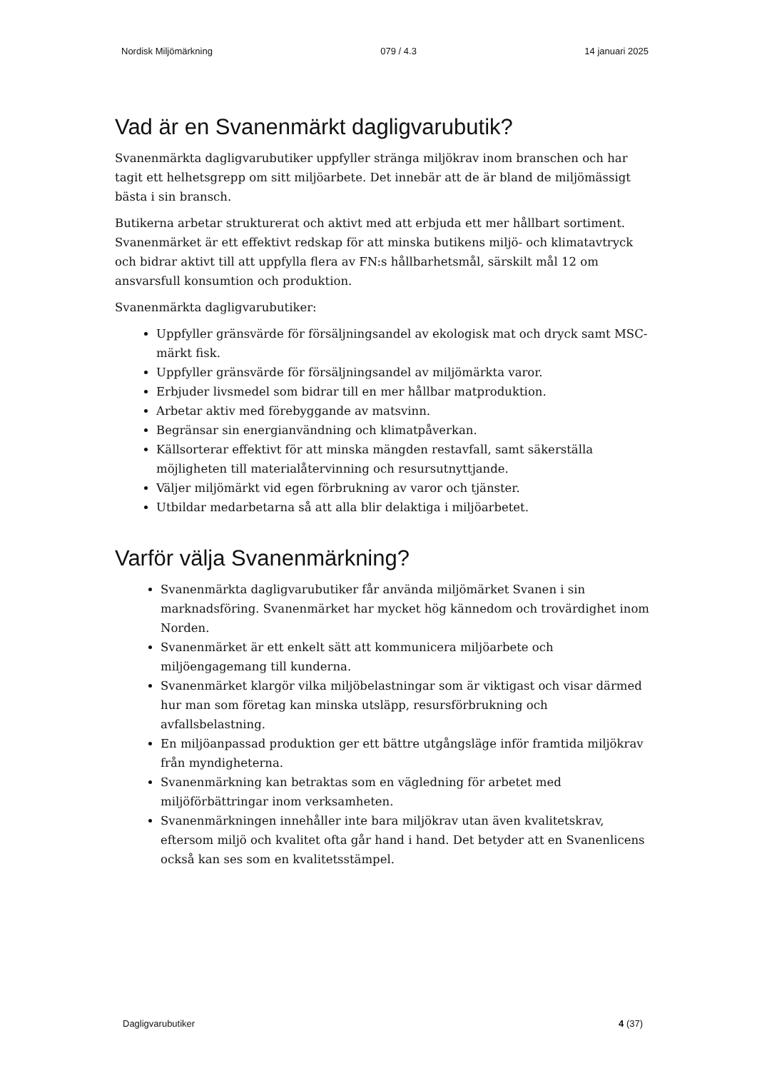Nordisk Miljömärkning 079 / 4.3 14 januari 2025
Vad är en Svanenmärkt dagligvarubutik?
Svanenmärkta dagligvarubutiker uppfyller stränga miljökrav inom branschen och har tagit ett helhetsgrepp om sitt miljöarbete. Det innebär att de är bland de miljömässigt bästa i sin bransch.
Butikerna arbetar strukturerat och aktivt med att erbjuda ett mer hållbart sortiment. Svanenmärket är ett effektivt redskap för att minska butikens miljö- och klimatavtryck och bidrar aktivt till att uppfylla flera av FN:s hållbarhetsmål, särskilt mål 12 om ansvarsfull konsumtion och produktion.
Svanenmärkta dagligvarubutiker:
Uppfyller gränsvärde för försäljningsandel av ekologisk mat och dryck samt MSC-märkt fisk.
Uppfyller gränsvärde för försäljningsandel av miljömärkta varor.
Erbjuder livsmedel som bidrar till en mer hållbar matproduktion.
Arbetar aktiv med förebyggande av matsvinn.
Begränsar sin energianvändning och klimatpåverkan.
Källsorterar effektivt för att minska mängden restavfall, samt säkerställa möjligheten till materialåtervinning och resursutnyttjande.
Väljer miljömärkt vid egen förbrukning av varor och tjänster.
Utbildar medarbetarna så att alla blir delaktiga i miljöarbetet.
Varför välja Svanenmärkning?
Svanenmärkta dagligvarubutiker får använda miljömärket Svanen i sin marknadsföring. Svanenmärket har mycket hög kännedom och trovärdighet inom Norden.
Svanenmärket är ett enkelt sätt att kommunicera miljöarbete och miljöengagemang till kunderna.
Svanenmärket klargör vilka miljöbelastningar som är viktigast och visar därmed hur man som företag kan minska utsläpp, resursförbrukning och avfallsbelastning.
En miljöanpassad produktion ger ett bättre utgångsläge inför framtida miljökrav från myndigheterna.
Svanenmärkning kan betraktas som en vägledning för arbetet med miljöförbättringar inom verksamheten.
Svanenmärkningen innehåller inte bara miljökrav utan även kvalitetskrav, eftersom miljö och kvalitet ofta går hand i hand. Det betyder att en Svanenlicens också kan ses som en kvalitetsstämpel.
Dagligvarubutiker 4 (37)